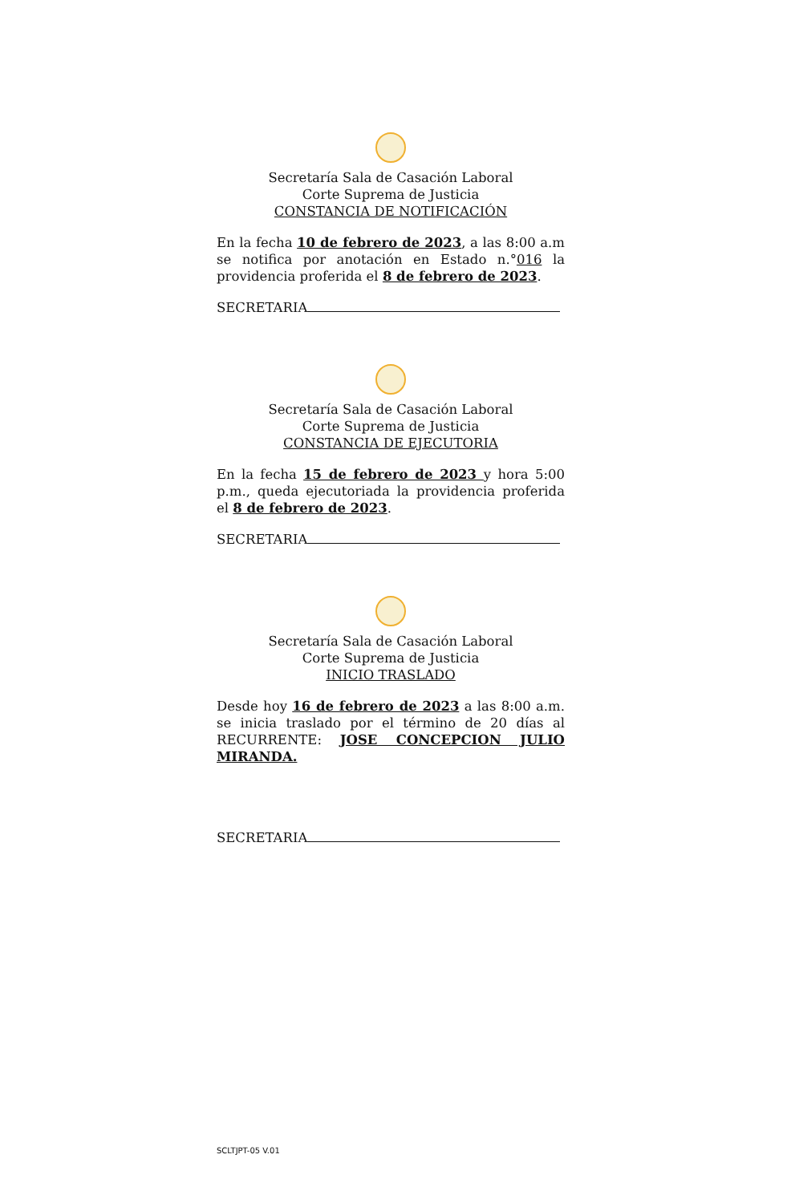Secretaría Sala de Casación Laboral
Corte Suprema de Justicia
CONSTANCIA DE NOTIFICACIÓN
En la fecha 10 de febrero de 2023, a las 8:00 a.m se notifica por anotación en Estado n.°016 la providencia proferida el 8 de febrero de 2023.
SECRETARIA
Secretaría Sala de Casación Laboral
Corte Suprema de Justicia
CONSTANCIA DE EJECUTORIA
En la fecha 15 de febrero de 2023 y hora 5:00 p.m., queda ejecutoriada la providencia proferida el 8 de febrero de 2023.
SECRETARIA
Secretaría Sala de Casación Laboral
Corte Suprema de Justicia
INICIO TRASLADO
Desde hoy 16 de febrero de 2023 a las 8:00 a.m. se inicia traslado por el término de 20 días al RECURRENTE: JOSE CONCEPCION JULIO MIRANDA.
SECRETARIA
SCLTJPT-05 V.01